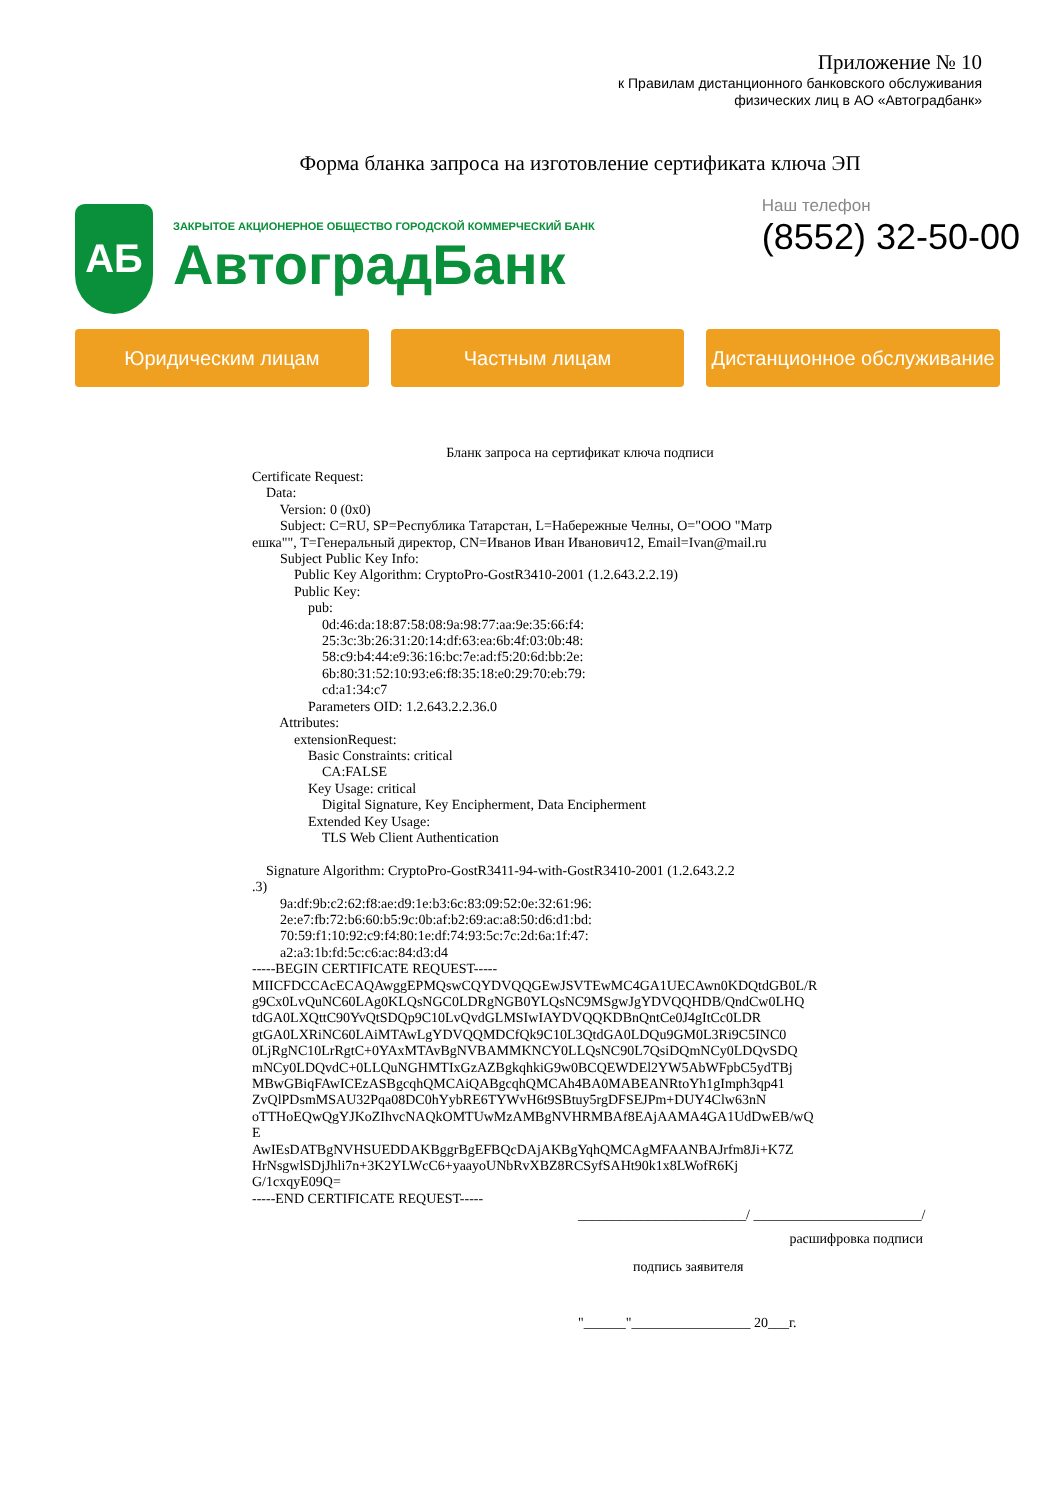Приложение № 10
к Правилам дистанционного банковского обслуживания
физических лиц в АО «Автоградбанк»
Форма бланка запроса на изготовление сертификата ключа ЭП
АБ
ЗАКРЫТОЕ АКЦИОНЕРНОЕ ОБЩЕСТВО ГОРОДСКОЙ КОММЕРЧЕСКИЙ БАНК
АвтоградБанк
Наш телефон
(8552) 32-50-00
Юридическим лицам Частным лицам Дистанционное обслуживание
Бланк запроса на сертификат ключа подписи
Certificate Request:
    Data:
        Version: 0 (0x0)
        Subject: C=RU, SP=Республика Татарстан, L=Набережные Челны, O="ООО "Матр
ешка"", T=Генеральный директор, CN=Иванов Иван Иванович12, Email=Ivan@mail.ru
        Subject Public Key Info:
            Public Key Algorithm: CryptoPro-GostR3410-2001 (1.2.643.2.2.19)
            Public Key:
                pub:
                    0d:46:da:18:87:58:08:9a:98:77:aa:9e:35:66:f4:
                    25:3c:3b:26:31:20:14:df:63:ea:6b:4f:03:0b:48:
                    58:c9:b4:44:e9:36:16:bc:7e:ad:f5:20:6d:bb:2e:
                    6b:80:31:52:10:93:e6:f8:35:18:e0:29:70:eb:79:
                    cd:a1:34:c7
                Parameters OID: 1.2.643.2.2.36.0
        Attributes:
            extensionRequest:
                Basic Constraints: critical
                    CA:FALSE
                Key Usage: critical
                    Digital Signature, Key Encipherment, Data Encipherment
                Extended Key Usage:
                    TLS Web Client Authentication

    Signature Algorithm: CryptoPro-GostR3411-94-with-GostR3410-2001 (1.2.643.2.2
.3)
        9a:df:9b:c2:62:f8:ae:d9:1e:b3:6c:83:09:52:0e:32:61:96:
        2e:e7:fb:72:b6:60:b5:9c:0b:af:b2:69:ac:a8:50:d6:d1:bd:
        70:59:f1:10:92:c9:f4:80:1e:df:74:93:5c:7c:2d:6a:1f:47:
        a2:a3:1b:fd:5c:c6:ac:84:d3:d4
-----BEGIN CERTIFICATE REQUEST-----
MIICFDCCAcECAQAwggEPMQswCQYDVQQGEwJSVTEwMC4GA1UECAwn0KDQtdGB0L/R
g9Cx0LvQuNC60LAg0KLQsNGC0LDRgNGB0YLQsNC9MSgwJgYDVQQHDB/QndCw0LHQ
tdGA0LXQttC90YvQtSDQp9C10LvQvdGLMSIwIAYDVQQKDBnQntCe0J4gItCc0LDR
gtGA0LXRiNC60LAiMTAwLgYDVQQMDCfQk9C10L3QtdGA0LDQu9GM0L3Ri9C5INC0
0LjRgNC10LrRgtC+0YAxMTAvBgNVBAMMKNCY0LLQsNC90L7QsiDQmNCy0LDQvSDQ
mNCy0LDQvdC+0LLQuNGHMTIxGzAZBgkqhkiG9w0BCQEWDEl2YW5AbWFpbC5ydTBj
MBwGBiqFAwICEzASBgcqhQMCAiQABgcqhQMCAh4BA0MABEANRtoYh1gImph3qp41
ZvQlPDsmMSAU32Pqa08DC0hYybRE6TYWvH6t9SBtuy5rgDFSEJPm+DUY4Clw63nN
oTTHoEQwQgYJKoZIhvcNAQkOMTUwMzAMBgNVHRMBAf8EAjAAMA4GA1UdDwEB/wQ
E
AwIEsDATBgNVHSUEDDAKBggrBgEFBQcDAjAKBgYqhQMCAgMFAANBAJrfm8Ji+K7Z
HrNsgwlSDjJhli7n+3K2YLWcC6+yaayoUNbRvXBZ8RCSyfSAHt90k1x8LWofR6Kj
G/1cxqyE09Q=
-----END CERTIFICATE REQUEST-----
________________________/ ________________________/
расшифровка подписи
подпись заявителя
"______"_________________ 20___г.